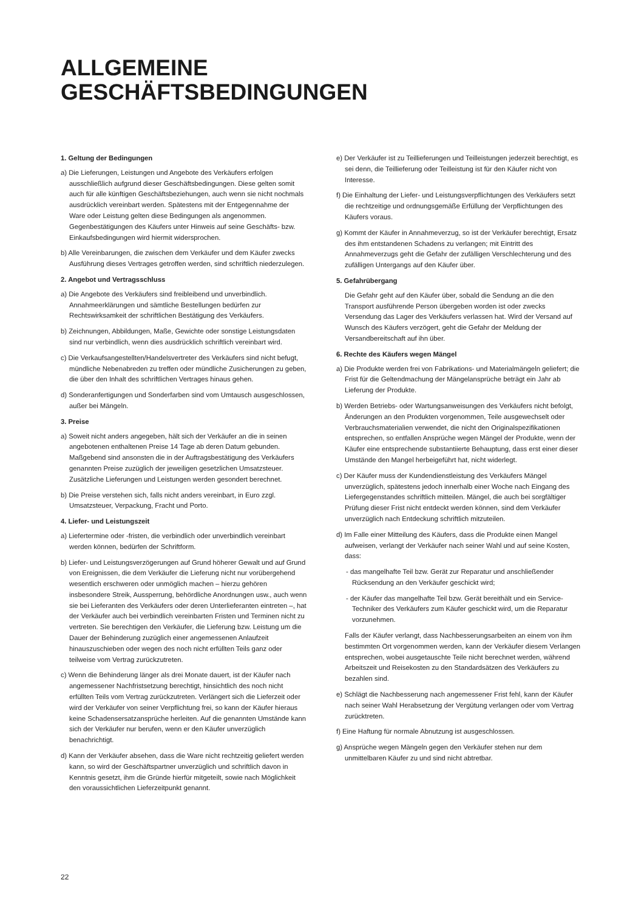ALLGEMEINE
GESCHÄFTSBEDINGUNGEN
1. Geltung der Bedingungen
a) Die Lieferungen, Leistungen und Angebote des Verkäufers erfolgen ausschließlich aufgrund dieser Geschäftsbedingungen. Diese gelten somit auch für alle künftigen Geschäftsbeziehungen, auch wenn sie nicht nochmals ausdrücklich vereinbart werden. Spätestens mit der Entgegennahme der Ware oder Leistung gelten diese Bedingungen als angenommen. Gegenbestätigungen des Käufers unter Hinweis auf seine Geschäfts- bzw. Einkaufsbedingungen wird hiermit widersprochen.
b) Alle Vereinbarungen, die zwischen dem Verkäufer und dem Käufer zwecks Ausführung dieses Vertrages getroffen werden, sind schriftlich niederzulegen.
2. Angebot und Vertragsschluss
a) Die Angebote des Verkäufers sind freibleibend und unverbindlich. Annahmeerklärungen und sämtliche Bestellungen bedürfen zur Rechtswirksamkeit der schriftlichen Bestätigung des Verkäufers.
b) Zeichnungen, Abbildungen, Maße, Gewichte oder sonstige Leistungsdaten sind nur verbindlich, wenn dies ausdrücklich schriftlich vereinbart wird.
c) Die Verkaufsangestellten/Handelsvertreter des Verkäufers sind nicht befugt, mündliche Nebenabreden zu treffen oder mündliche Zusicherungen zu geben, die über den Inhalt des schriftlichen Vertrages hinaus gehen.
d) Sonderanfertigungen und Sonderfarben sind vom Umtausch ausgeschlossen, außer bei Mängeln.
3. Preise
a) Soweit nicht anders angegeben, hält sich der Verkäufer an die in seinen angebotenen enthaltenen Preise 14 Tage ab deren Datum gebunden. Maßgebend sind ansonsten die in der Auftragsbestätigung des Verkäufers genannten Preise zuzüglich der jeweiligen gesetzlichen Umsatzsteuer. Zusätzliche Lieferungen und Leistungen werden gesondert berechnet.
b) Die Preise verstehen sich, falls nicht anders vereinbart, in Euro zzgl. Umsatzsteuer, Verpackung, Fracht und Porto.
4. Liefer- und Leistungszeit
a) Liefertermine oder -fristen, die verbindlich oder unverbindlich vereinbart werden können, bedürfen der Schriftform.
b) Liefer- und Leistungsverzögerungen auf Grund höherer Gewalt und auf Grund von Ereignissen, die dem Verkäufer die Lieferung nicht nur vorübergehend wesentlich erschweren oder unmöglich machen – hierzu gehören insbesondere Streik, Aussperrung, behördliche Anordnungen usw., auch wenn sie bei Lieferanten des Verkäufers oder deren Unterlieferanten eintreten –, hat der Verkäufer auch bei verbindlich vereinbarten Fristen und Terminen nicht zu vertreten. Sie berechtigen den Verkäufer, die Lieferung bzw. Leistung um die Dauer der Behinderung zuzüglich einer angemessenen Anlaufzeit hinauszuschieben oder wegen des noch nicht erfüllten Teils ganz oder teilweise vom Vertrag zurückzutreten.
c) Wenn die Behinderung länger als drei Monate dauert, ist der Käufer nach angemessener Nachfristsetzung berechtigt, hinsichtlich des noch nicht erfüllten Teils vom Vertrag zurückzutreten. Verlängert sich die Lieferzeit oder wird der Verkäufer von seiner Verpflichtung frei, so kann der Käufer hieraus keine Schadensersatzansprüche herleiten. Auf die genannten Umstände kann sich der Verkäufer nur berufen, wenn er den Käufer unverzüglich benachrichtigt.
d) Kann der Verkäufer absehen, dass die Ware nicht rechtzeitig geliefert werden kann, so wird der Geschäftspartner unverzüglich und schriftlich davon in Kenntnis gesetzt, ihm die Gründe hierfür mitgeteilt, sowie nach Möglichkeit den voraussichtlichen Lieferzeitpunkt genannt.
e) Der Verkäufer ist zu Teillieferungen und Teilleistungen jederzeit berechtigt, es sei denn, die Teillieferung oder Teilleistung ist für den Käufer nicht von Interesse.
f) Die Einhaltung der Liefer- und Leistungsverpflichtungen des Verkäufers setzt die rechtzeitige und ordnungsgemäße Erfüllung der Verpflichtungen des Käufers voraus.
g) Kommt der Käufer in Annahmeverzug, so ist der Verkäufer berechtigt, Ersatz des ihm entstandenen Schadens zu verlangen; mit Eintritt des Annahmeverzugs geht die Gefahr der zufälligen Verschlechterung und des zufälligen Untergangs auf den Käufer über.
5. Gefahrübergang
Die Gefahr geht auf den Käufer über, sobald die Sendung an die den Transport ausführende Person übergeben worden ist oder zwecks Versendung das Lager des Verkäufers verlassen hat. Wird der Versand auf Wunsch des Käufers verzögert, geht die Gefahr der Meldung der Versandbereitschaft auf ihn über.
6. Rechte des Käufers wegen Mängel
a) Die Produkte werden frei von Fabrikations- und Materialmängeln geliefert; die Frist für die Geltendmachung der Mängelansprüche beträgt ein Jahr ab Lieferung der Produkte.
b) Werden Betriebs- oder Wartungsanweisungen des Verkäufers nicht befolgt, Änderungen an den Produkten vorgenommen, Teile ausgewechselt oder Verbrauchsmaterialien verwendet, die nicht den Originalspezifikationen entsprechen, so entfallen Ansprüche wegen Mängel der Produkte, wenn der Käufer eine entsprechende substantiierte Behauptung, dass erst einer dieser Umstände den Mangel herbeigeführt hat, nicht widerlegt.
c) Der Käufer muss der Kundendienstleistung des Verkäufers Mängel unverzüglich, spätestens jedoch innerhalb einer Woche nach Eingang des Liefergegenstandes schriftlich mitteilen. Mängel, die auch bei sorgfältiger Prüfung dieser Frist nicht entdeckt werden können, sind dem Verkäufer unverzüglich nach Entdeckung schriftlich mitzuteilen.
d) Im Falle einer Mitteilung des Käufers, dass die Produkte einen Mangel aufweisen, verlangt der Verkäufer nach seiner Wahl und auf seine Kosten, dass:
- das mangelhafte Teil bzw. Gerät zur Reparatur und anschließender Rücksendung an den Verkäufer geschickt wird;
- der Käufer das mangelhafte Teil bzw. Gerät bereithält und ein Service-Techniker des Verkäufers zum Käufer geschickt wird, um die Reparatur vorzunehmen.
Falls der Käufer verlangt, dass Nachbesserungsarbeiten an einem von ihm bestimmten Ort vorgenommen werden, kann der Verkäufer diesem Verlangen entsprechen, wobei ausgetauschte Teile nicht berechnet werden, während Arbeitszeit und Reisekosten zu den Standardsätzen des Verkäufers zu bezahlen sind.
e) Schlägt die Nachbesserung nach angemessener Frist fehl, kann der Käufer nach seiner Wahl Herabsetzung der Vergütung verlangen oder vom Vertrag zurücktreten.
f) Eine Haftung für normale Abnutzung ist ausgeschlossen.
g) Ansprüche wegen Mängeln gegen den Verkäufer stehen nur dem unmittelbaren Käufer zu und sind nicht abtretbar.
22